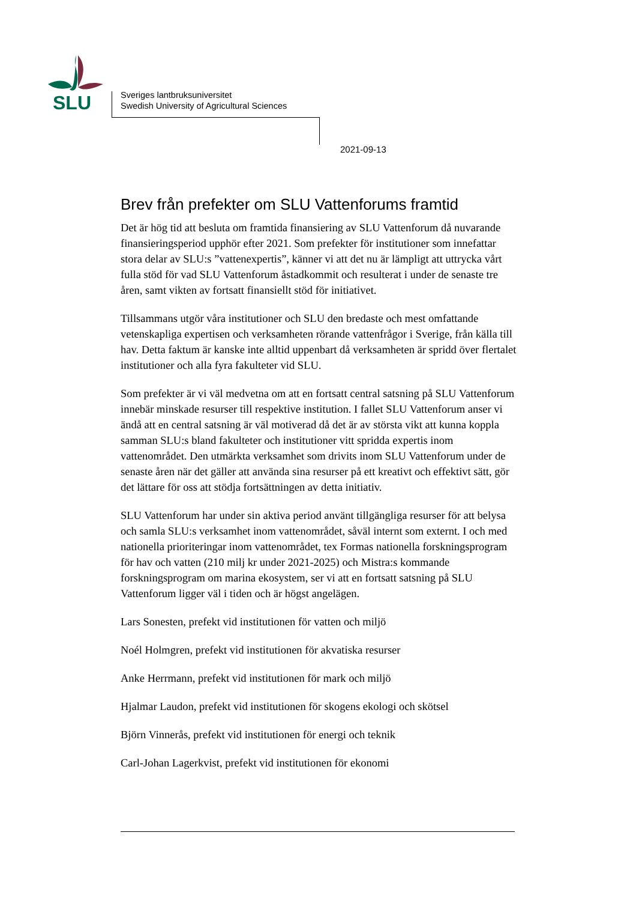SLU
Sveriges lantbruksuniversitet
Swedish University of Agricultural Sciences
2021-09-13
Brev från prefekter om SLU Vattenforums framtid
Det är hög tid att besluta om framtida finansiering av SLU Vattenforum då nuvarande finansieringsperiod upphör efter 2021. Som prefekter för institutioner som innefattar stora delar av SLU:s ”vattenexpertis”, känner vi att det nu är lämpligt att uttrycka vårt fulla stöd för vad SLU Vattenforum åstadkommit och resulterat i under de senaste tre åren, samt vikten av fortsatt finansiellt stöd för initiativet.
Tillsammans utgör våra institutioner och SLU den bredaste och mest omfattande vetenskapliga expertisen och verksamheten rörande vattenfrågor i Sverige, från källa till hav. Detta faktum är kanske inte alltid uppenbart då verksamheten är spridd över flertalet institutioner och alla fyra fakulteter vid SLU.
Som prefekter är vi väl medvetna om att en fortsatt central satsning på SLU Vattenforum innebär minskade resurser till respektive institution. I fallet SLU Vattenforum anser vi ändå att en central satsning är väl motiverad då det är av största vikt att kunna koppla samman SLU:s bland fakulteter och institutioner vitt spridda expertis inom vattenområdet. Den utmärkta verksamhet som drivits inom SLU Vattenforum under de senaste åren när det gäller att använda sina resurser på ett kreativt och effektivt sätt, gör det lättare för oss att stödja fortsättningen av detta initiativ.
SLU Vattenforum har under sin aktiva period använt tillgängliga resurser för att belysa och samla SLU:s verksamhet inom vattenområdet, såväl internt som externt. I och med nationella prioriteringar inom vattenområdet, tex Formas nationella forskningsprogram för hav och vatten (210 milj kr under 2021-2025) och Mistra:s kommande forskningsprogram om marina ekosystem, ser vi att en fortsatt satsning på SLU Vattenforum ligger väl i tiden och är högst angelägen.
Lars Sonesten, prefekt vid institutionen för vatten och miljö
Noél Holmgren, prefekt vid institutionen för akvatiska resurser
Anke Herrmann, prefekt vid institutionen för mark och miljö
Hjalmar Laudon, prefekt vid institutionen för skogens ekologi och skötsel
Björn Vinnerås, prefekt vid institutionen för energi och teknik
Carl-Johan Lagerkvist, prefekt vid institutionen för ekonomi